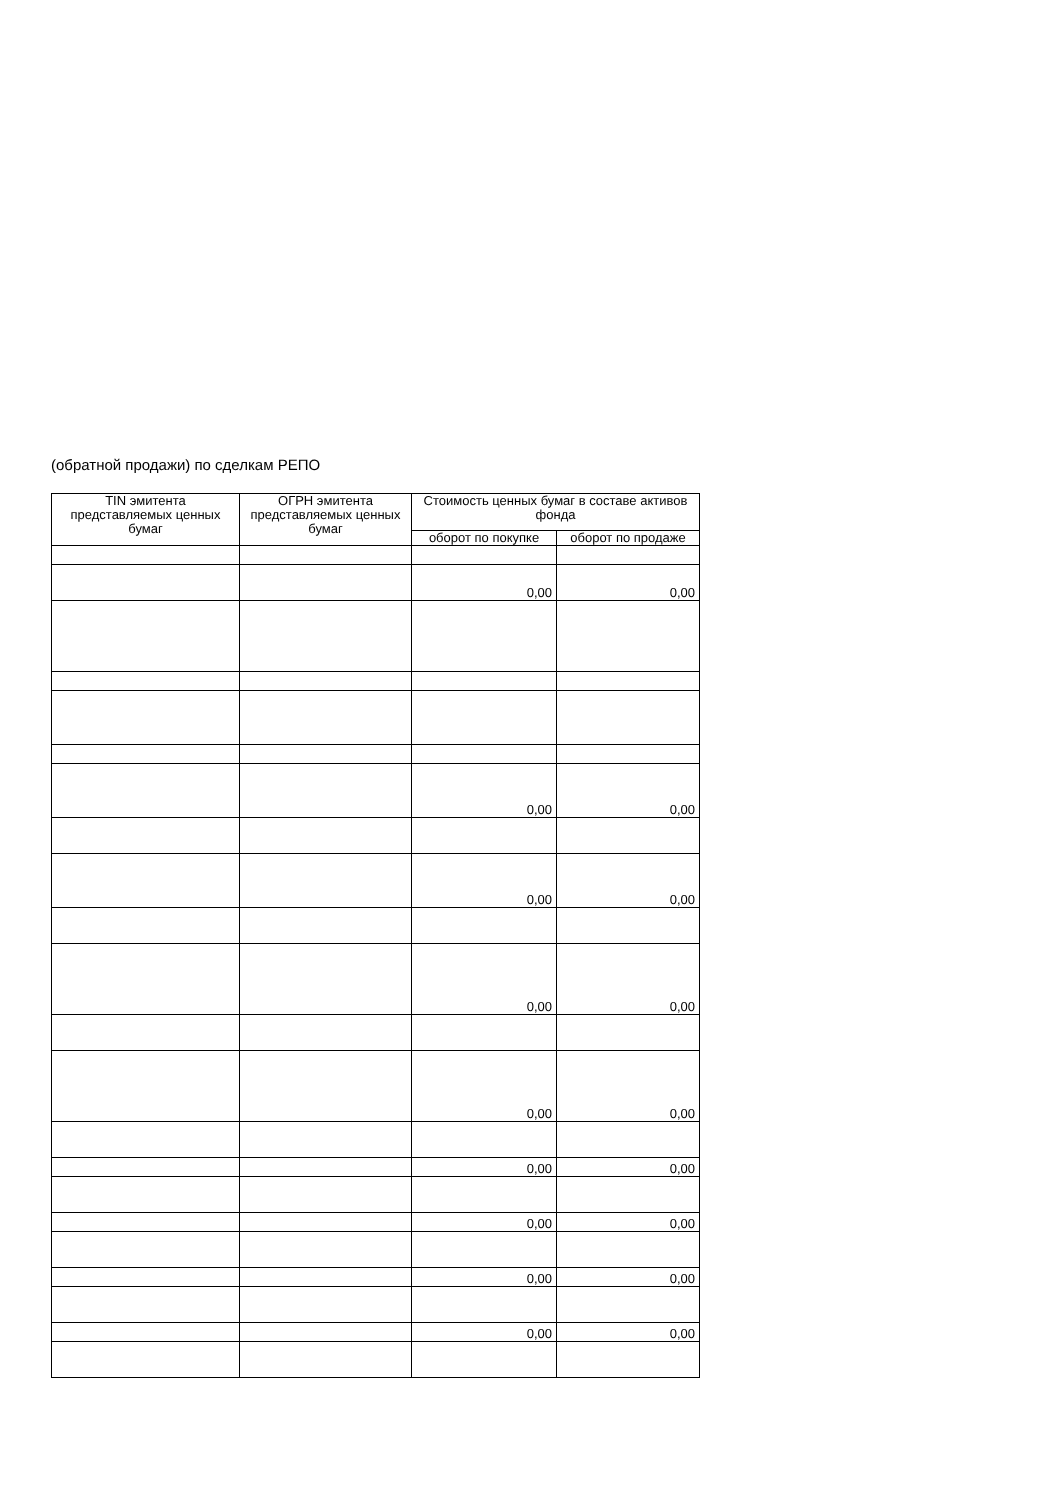(обратной продажи) по сделкам РЕПО
| TIN эмитента представляемых ценных бумаг | ОГРН эмитента представляемых ценных бумаг | Стоимость ценных бумаг в составе активов фонда | |
| --- | --- | --- | --- |
| | | оборот по покупке | оборот по продаже |
| | | 0,00 | 0,00 |
| | | 0,00 | 0,00 |
| | | 0,00 | 0,00 |
| | | 0,00 | 0,00 |
| | | 0,00 | 0,00 |
| | | 0,00 | 0,00 |
| | | 0,00 | 0,00 |
| | | 0,00 | 0,00 |
| | | 0,00 | 0,00 |